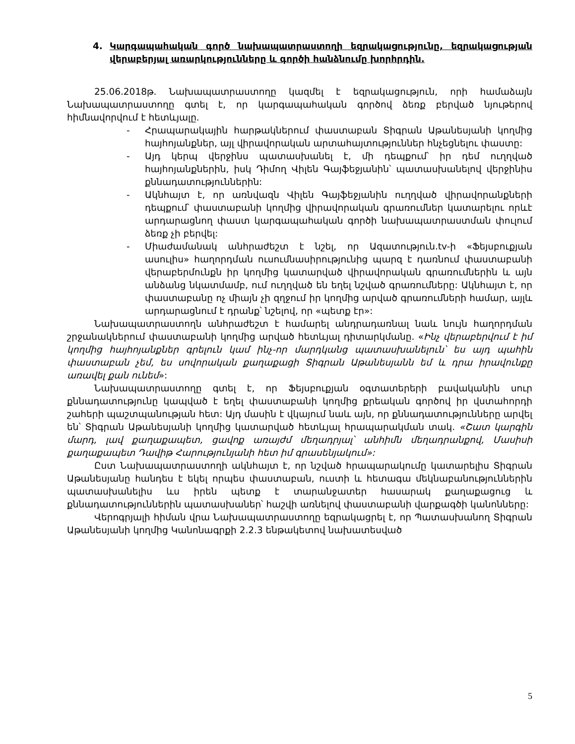4. Կարգապահական գործ նախապատրաստողի եզրակացությունը, եզրակացության վերաբերյալ առարկությունները և գործի հանձնումը խորհրդին.
25.06.2018թ. Նախապատրաստողը կազմել է եզրակացություն, որի համաձայն Նախապատրաստողը գտել է, որ կարգապահական գործով ձեռք բերված նյութերով հիմնավորվում է հետևյալը.
- Հրապարակային հարթակներում փաստաբան Տիգրան Աթանեսյանի կողմից հայհոյանքներ, այլ վիրավորական արտահայտություններ հնչեցնելու փաստը:
- Այդ կերպ վերջինս պատասխանել է, մի դեպքում՝ իր դեմ ուղղված հայհոյանքներին, իսկ Դիմող Վիլեն Գայֆեջյանին՝ պատասխանելով վերջինիս քննադատություններին:
- Ակնհայտ է, որ առնվազն Վիլեն Գայֆեջյանին ուղղված վիրավորանքների դեպքում՝ փաստաբանի կողմից վիրավորական գրառումներ կատարելու որևէ արդարացնող փաստ կարգապահական գործի նախապատրաստման փուլում ձեռք չի բերվել:
- Միաժամանակ անհրաժեշտ է նշել, որ Ազատություն.tv-ի «Ֆեյսբուքյան ասուլիս» հաղորդման ուսումնասիրությունից պարզ է դառնում փաստաբանի վերաբերմունքն իր կողմից կատարված վիրավորական գրառումներին և այն անձանց նկատմամբ, ում ուղղված են եղել նշված գրառումները: Ակնհայտ է, որ փաստաբանը ոչ միայն չի զղջում իր կողմից արված գրառումների համար, այլև արդարացնում է դրանք՝ նշելով, որ «պետք էր»:
Նախապատրաստողն անհրաժեշտ է համարել անդրադառնալ նաև նույն հաղորդման շրջանակներում փաստաբանի կողմից արված հետևյալ դիտարկմանը. «Ինչ վերաբերվում է իմ կողմից հայհոյանքներ գրելուն կամ ինչ-որ մարդկանց պատասխանելուն՝ ես այդ պահին փաստաբան չեմ, ես սովորական քաղաքացի Տիգրան Աթանեսյանն եմ և դրա իրավունքը առավել քան ունեմ»:
Նախապատրաստողը գտել է, որ Ֆեյսբուքյան օգտատերերի բավականին սուր քննադատությունը կապված է եղել փաստաբանի կողմից քրեական գործով իր վստահորդի շահերի պաշտպանության հետ: Այդ մասին է վկայում նաև այն, որ քննադատությունները արվել են՝ Տիգրան Աթանեսյանի կողմից կատարված հետևյալ հրապարակման տակ. «Շատ կարգին մարդ, լավ քաղաքապետ, ցավոք առայժմ մեղադրյալ՝ անհիմն մեղադրանքով, Մասիսի քաղաքապետ Դավիթ Հարությունյանի հետ իմ գրասենյակում»:
Ըստ Նախապատրաստողի ակնհայտ է, որ նշված հրապարակումը կատարելիս Տիգրան Աթանեսյանը հանդես է եկել որպես փաստաբան, ուստի և հետագա մեկնաբանություններին պատասխանելիս ևս իրեն պետք է տարանջատեր հասարակ քաղաքացուց և քննադատություններին պատասխաներ՝ հաշվի առնելով փաստաբանի վարքագծի կանոնները:
Վերոգրյալի հիման վրա Նախապատրաստողը եզրակացրել է, որ Պատասխանող Տիգրան Աթանեսյանի կողմից Կանոնագրքի 2.2.3 ենթակետով նախատեսված
5